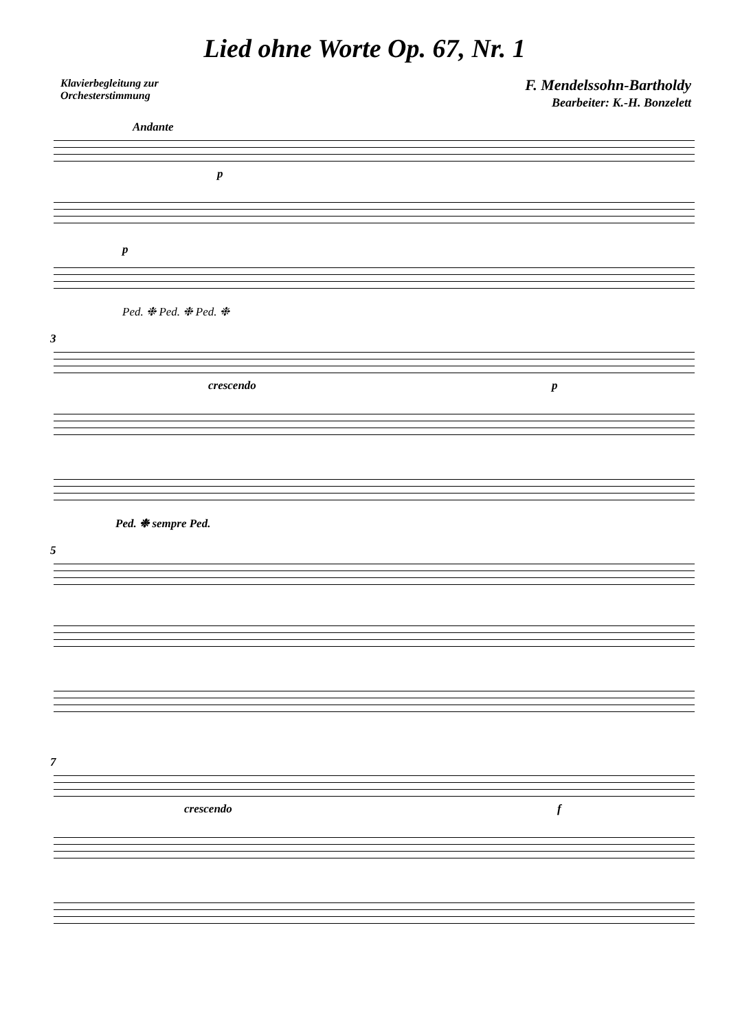Lied ohne Worte Op. 67, Nr. 1
Klavierbegleitung zur
Orchesterstimmung
F. Mendelssohn-Bartholdy
Bearbeiter: K.-H. Bonzelett
Andante
p
p
Ped. ❉ Ped. ❉ Ped. ❉
3
crescendo p
Ped. ❉ sempre Ped.
5
7
crescendo f